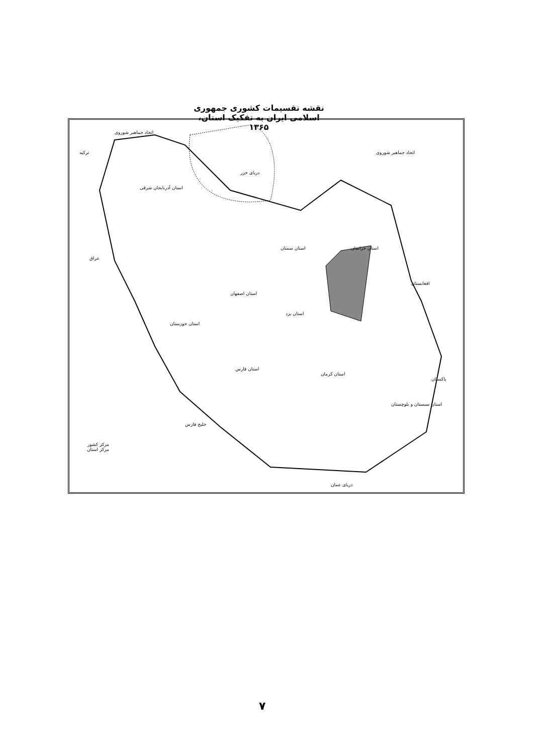نقشه تقسیمات کشوری جمهوری اسلامی ایران به تفکیک استان، ۱۳۶۵
دریای خزر
اتحاد جماهیر شوروی
اتحاد جماهیر شوروی
ترکیه
عراق
افغانستان
پاکستان
استان خراسان
استان سمنان
استان اصفهان
استان یزد
استان کرمان
استان سیستان و بلوچستان
استان فارس
استان خوزستان
استان آذربایجان شرقی
خلیج فارس
دریای عمان
مرکز کشور
مرکز استان
۷